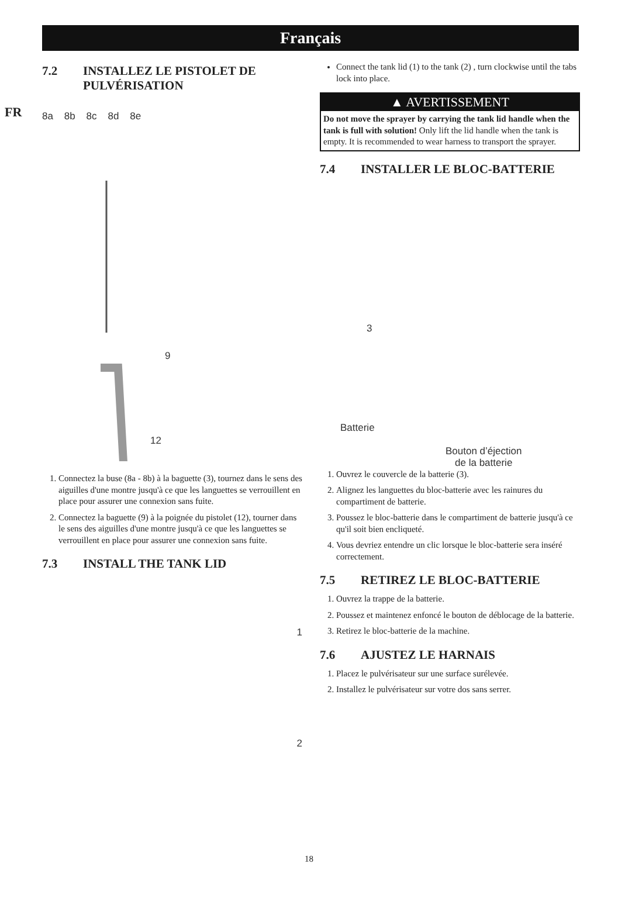Français
FR
7.2 INSTALLEZ LE PISTOLET DE
PULVÉRISATION
8a 8b 8c 8d 8e
9 12
1. Connectez la buse (8a - 8b) à la baguette (3), tournez dans le sens des aiguilles d'une montre jusqu'à ce que les languettes se verrouillent en place pour assurer une connexion sans fuite.
2. Connectez la baguette (9) à la poignée du pistolet (12), tourner dans le sens des aiguilles d'une montre jusqu'à ce que les languettes se verrouillent en place pour assurer une connexion sans fuite.
7.3 INSTALL THE TANK LID
1
2
Connect the tank lid (1) to the tank (2) , turn clockwise until the tabs lock into place.
▲ AVERTISSEMENT
Do not move the sprayer by carrying the tank lid handle when the tank is full with solution! Only lift the lid handle when the tank is empty. It is recommended to wear harness to transport the sprayer.
7.4 INSTALLER LE BLOC-BATTERIE
3
Batterie
Bouton d’éjection
de la batterie
1. Ouvrez le couvercle de la batterie (3).
2. Alignez les languettes du bloc-batterie avec les rainures du compartiment de batterie.
3. Poussez le bloc-batterie dans le compartiment de batterie jusqu'à ce qu'il soit bien encliqueté.
4. Vous devriez entendre un clic lorsque le bloc-batterie sera inséré correctement.
7.5 RETIREZ LE BLOC-BATTERIE
1. Ouvrez la trappe de la batterie.
2. Poussez et maintenez enfoncé le bouton de déblocage de la batterie.
3. Retirez le bloc-batterie de la machine.
7.6 AJUSTEZ LE HARNAIS
1. Placez le pulvérisateur sur une surface surélevée.
2. Installez le pulvérisateur sur votre dos sans serrer.
18